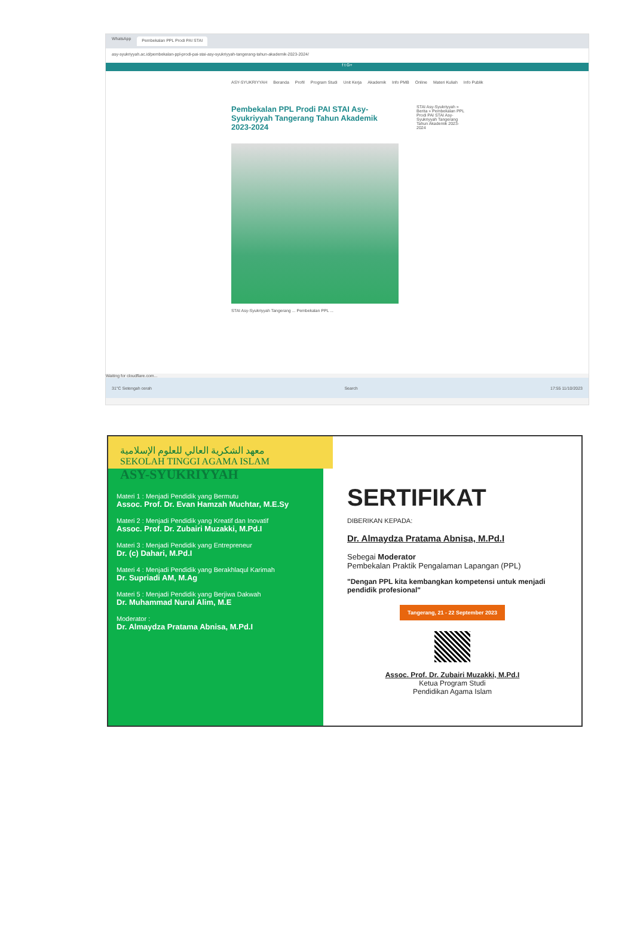WhatsApp Pembekalan PPL Prodi PAI STAI
asy-syukriyyah.ac.id/pembekalan-ppl-prodi-pai-stai-asy-syukriyyah-tangerang-tahun-akademik-2023-2024/
f t G+
ASY-SYUKRIYYAH Beranda Profil Program Studi Unit Kerja Akademik Info PMB Online Materi Kuliah Info Publik
Pembekalan PPL Prodi PAI STAI Asy-Syukriyyah Tangerang Tahun Akademik 2023-2024
STAI Asy-Syukriyyah Tangerang ... Pembekalan PPL ...
STAI Asy-Syukriyyah » Berita » Pembekalan PPL Prodi PAI STAI Asy-Syukriyyah Tangerang Tahun Akademik 2023-2024
Waiting for cloudflare.com...
31°C Setengah cerah Search 17:55 11/10/2023
معهد الشكرية العالي للعلوم الإسلامية
SEKOLAH TINGGI AGAMA ISLAM
ASY-SYUKRIYYAH
Materi 1 : Menjadi Pendidik yang Bermutu
Assoc. Prof. Dr. Evan Hamzah Muchtar, M.E.Sy
Materi 2 : Menjadi Pendidik yang Kreatif dan Inovatif
Assoc. Prof. Dr. Zubairi Muzakki, M.Pd.I
Materi 3 : Menjadi Pendidik yang Entrepreneur
Dr. (c) Dahari, M.Pd.I
Materi 4 : Menjadi Pendidik yang Berakhlaqul Karimah
Dr. Supriadi AM, M.Ag
Materi 5 : Menjadi Pendidik yang Berjiwa Dakwah
Dr. Muhammad Nurul Alim, M.E
Moderator :
Dr. Almaydza Pratama Abnisa, M.Pd.I
SERTIFIKAT
DIBERIKAN KEPADA:
Dr. Almaydza Pratama Abnisa, M.Pd.I
Sebegai Moderator
Pembekalan Praktik Pengalaman Lapangan (PPL)
"Dengan PPL kita kembangkan kompetensi untuk menjadi pendidik profesional"
Tangerang, 21 - 22 September 2023
Assoc. Prof. Dr. Zubairi Muzakki, M.Pd.I
Ketua Program Studi
Pendidikan Agama Islam